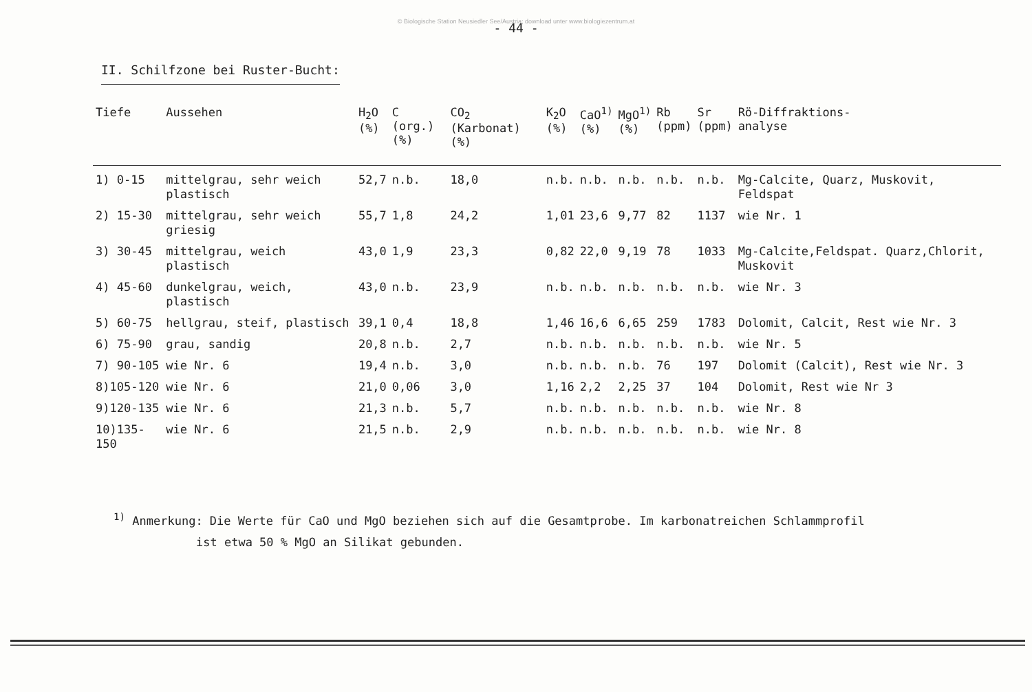© Biologische Station Neusiedler See/Austria; download unter www.biologiezentrum.at
- 44 -
II. Schilfzone bei Ruster-Bucht:
| Tiefe | Aussehen | H<sub>2</sub>O (%) | C (org.) (%) | CO<sub>2</sub> (Karbonat) (%) | K<sub>2</sub>O (%) | CaO<sup>1)</sup> (%) | MgO<sup>1)</sup> (%) | Rb (ppm) | Sr (ppm) | Rö-Diffraktions- analyse |
| --- | --- | --- | --- | --- | --- | --- | --- | --- | --- | --- |
| 1) 0-15 | mittelgrau, sehr weich plastisch | 52,7 | n.b. | 18,0 | n.b. | n.b. | n.b. | n.b. | n.b. | Mg-Calcite, Quarz, Muskovit, Feldspat |
| 2) 15-30 | mittelgrau, sehr weich griesig | 55,7 | 1,8 | 24,2 | 1,01 | 23,6 | 9,77 | 82 | 1137 | wie Nr. 1 |
| 3) 30-45 | mittelgrau, weich plastisch | 43,0 | 1,9 | 23,3 | 0,82 | 22,0 | 9,19 | 78 | 1033 | Mg-Calcite,Feldspat. Quarz,Chlorit, Muskovit |
| 4) 45-60 | dunkelgrau, weich, plastisch | 43,0 | n.b. | 23,9 | n.b. | n.b. | n.b. | n.b. | n.b. | wie Nr. 3 |
| 5) 60-75 | hellgrau, steif, plastisch | 39,1 | 0,4 | 18,8 | 1,46 | 16,6 | 6,65 | 259 | 1783 | Dolomit, Calcit, Rest wie Nr. 3 |
| 6) 75-90 | grau, sandig | 20,8 | n.b. | 2,7 | n.b. | n.b. | n.b. | n.b. | n.b. | wie Nr. 5 |
| 7) 90-105 | wie Nr. 6 | 19,4 | n.b. | 3,0 | n.b. | n.b. | n.b. | 76 | 197 | Dolomit (Calcit), Rest wie Nr. 3 |
| 8)105-120 | wie Nr. 6 | 21,0 | 0,06 | 3,0 | 1,16 | 2,2 | 2,25 | 37 | 104 | Dolomit, Rest wie Nr 3 |
| 9)120-135 | wie Nr. 6 | 21,3 | n.b. | 5,7 | n.b. | n.b. | n.b. | n.b. | n.b. | wie Nr. 8 |
| 10)135-150 | wie Nr. 6 | 21,5 | n.b. | 2,9 | n.b. | n.b. | n.b. | n.b. | n.b. | wie Nr. 8 |
<sup>1)</sup> Anmerkung: Die Werte für CaO und MgO beziehen sich auf die Gesamtprobe. Im karbonatreichen Schlammprofil
ist etwa 50 % MgO an Silikat gebunden.